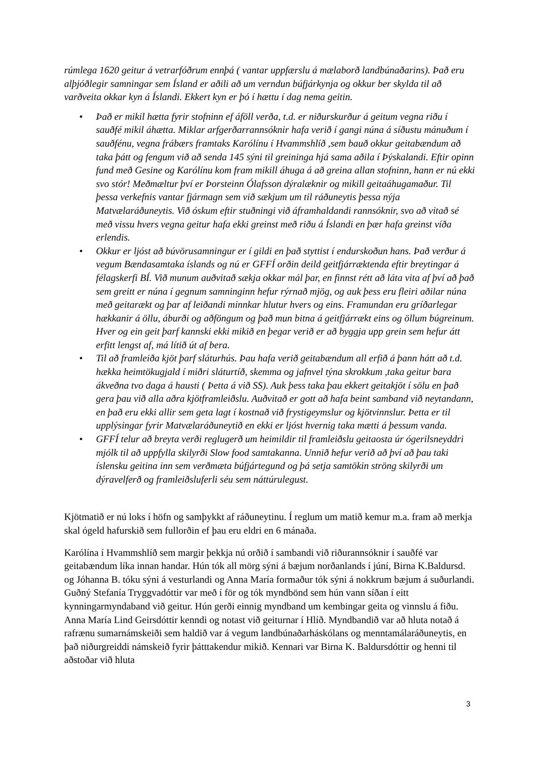rúmlega 1620 geitur á vetrarfóðrum ennþá ( vantar uppfærslu á mælaborð landbúnaðarins). Það eru alþjóðlegir samningar sem Ísland er aðili að um verndun búfjárkynja og okkur ber skylda til að varðveita okkar kyn á Íslandi. Ekkert kyn er þó í hættu í dag nema geitin.
• Það er mikil hætta fyrir stofninn ef áföll verða, t.d. er niðurskurður á geitum vegna riðu í sauðfé mikil áhætta. Miklar arfgerðarrannsóknir hafa verið í gangi núna á síðustu mánuðum í sauðfénu, vegna frábærs framtaks Karólínu í Hvammshlíð ,sem bauð okkur geitabændum að taka þátt og fengum við að senda 145 sýni til greininga hjá sama aðila í Þýskalandi. Eftir opinn fund með Gesine og Karólínu kom fram mikill áhuga á að greina allan stofninn, hann er nú ekki svo stór! Meðmæltur því er Þorsteinn Ólafsson dýralæknir og mikill geitaáhugamaður. Til þessa verkefnis vantar fjármagn sem við sækjum um til ráðuneytis þessa nýja Matvælaráðuneytis. Við óskum eftir stuðningi við áframhaldandi rannsóknir, svo að vitað sé með vissu hvers vegna geitur hafa ekki greinst með riðu á Íslandi en þær hafa greinst víða erlendis.
• Okkur er ljóst að búvörusamningur er í gildi en það styttist í endurskoðun hans. Það verður á vegum Bændasamtaka íslands og nú er GFFÍ orðin deild geitfjárræktenda eftir breytingar á félagskerfi BÍ. Við munum auðvitað sækja okkar mál þar, en finnst rétt að láta vita af því að það sem greitt er núna í gegnum samninginn hefur rýrnað mjög, og auk þess eru fleiri aðilar núna með geitarækt og þar af leiðandi minnkar hlutur hvers og eins. Framundan eru gríðarlegar hækkanir á öllu, áburði og aðföngum og það mun bitna á geitfjárrækt eins og öllum búgreinum. Hver og ein geit þarf kannski ekki mikið en þegar verið er að byggja upp grein sem hefur átt erfitt lengst af, má lítið út af bera.
• Til að framleiða kjöt þarf sláturhús. Þau hafa verið geitabændum all erfið á þann hátt að t.d. hækka heimtökugjald í miðri sláturtíð, skemma og jafnvel týna skrokkum ,taka geitur bara ákveðna tvo daga á hausti ( Þetta á við SS). Auk þess taka þau ekkert geitakjöt í sölu en það gera þau við alla aðra kjötframleiðslu. Auðvitað er gott að hafa beint samband við neytandann, en það eru ekki allir sem geta lagt í kostnað við frystigeymslur og kjötvinnslur. Þetta er til upplýsingar fyrir Matvælaráðuneytið en ekki er ljóst hvernig taka mætti á þessum vanda.
• GFFÍ telur að breyta verði reglugerð um heimildir til framleiðslu geitaosta úr ógerilsneyddri mjólk til að uppfylla skilyrði Slow food samtakanna. Unnið hefur verið að því að þau taki íslensku geitina inn sem verðmæta búfjártegund og þá setja samtökin ströng skilyrði um dýravelferð og framleiðsluferli séu sem náttúrulegust.
Kjötmatið er nú loks í höfn og samþykkt af ráðuneytinu. Í reglum um matið kemur m.a. fram að merkja skal ógeld hafurskið sem fullorðin ef þau eru eldri en 6 mánaða.
Karólína í Hvammshlíð sem margir þekkja nú orðið í sambandi við riðurannsóknir í sauðfé var geitabændum líka innan handar. Hún tók all mörg sýni á bæjum norðanlands í júní, Birna K.Baldursd. og Jóhanna B. tóku sýni á vesturlandi og Anna María formaður tók sýni á nokkrum bæjum á suðurlandi. Guðný Stefanía Tryggvadóttir var með í för og tók myndbönd sem hún vann síðan í eitt kynningarmyndaband við geitur. Hún gerði einnig myndband um kembingar geita og vinnslu á fiðu. Anna María Lind Geirsdóttir kenndi og notast við geiturnar í Hlíð. Myndbandið var að hluta notað á rafrænu sumarnámskeiði sem haldið var á vegum landbúnaðarháskólans og menntamálaráðuneytis, en það niðurgreiddi námskeið fyrir þátttakendur mikið. Kennari var Birna K. Baldursdóttir og henni til aðstoðar við hluta
3